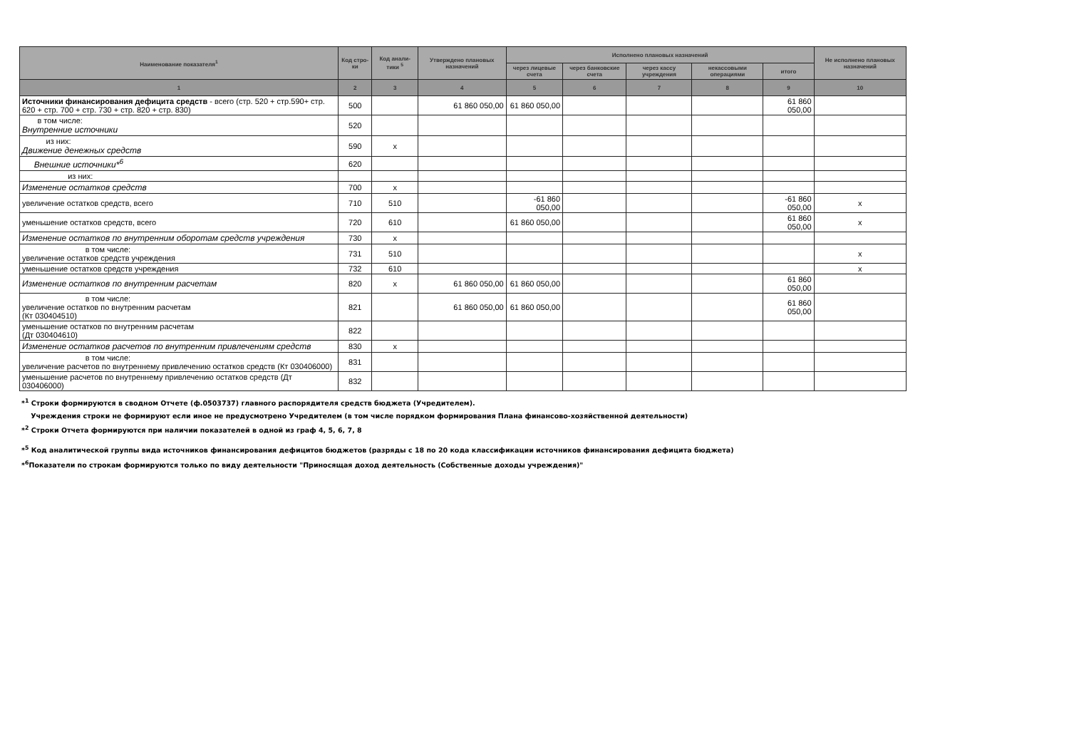| Наименование показателя<sup>1</sup> | Код стро-ки | Код анали-тики <sup>5</sup> | Утверждено плановых назначений | Исполнено плановых назначений | | | | | Не исполнено плановых назначений |
| --- | --- | --- | --- | --- | --- | --- | --- | --- | --- |
| | | | | через лицевые счета | через банковские счета | через кассу учреждения | некассовыми операциями | итого | |
| 1 | 2 | 3 | 4 | 5 | 6 | 7 | 8 | 9 | 10 |
| Источники финансирования дефицита средств - всего (стр. 520 + стр.590+ стр. 620 + стр. 700 + стр. 730 + стр. 820 + стр. 830) | 500 | | 61 860 050,00 | 61 860 050,00 | | | | 61 860 050,00 | |
| в том числе: Внутренние источники | 520 | | | | | | | | |
| из них: Движение денежных средств | 590 | x | | | | | | | |
| Внешние источники*<sup>6</sup> | 620 | | | | | | | | |
| из них: | | | | | | | | | |
| Изменение остатков средств | 700 | x | | | | | | | |
| увеличение остатков средств, всего | 710 | 510 | | -61 860 050,00 | | | | -61 860 050,00 | x |
| уменьшение остатков средств, всего | 720 | 610 | | 61 860 050,00 | | | | 61 860 050,00 | x |
| Изменение остатков по внутренним оборотам средств учреждения | 730 | x | | | | | | | |
| в том числе: увеличение остатков средств учреждения | 731 | 510 | | | | | | | x |
| уменьшение остатков средств учреждения | 732 | 610 | | | | | | | x |
| Изменение остатков по внутренним расчетам | 820 | x | 61 860 050,00 | 61 860 050,00 | | | | 61 860 050,00 | |
| в том числе: увеличение остатков по внутренним расчетам (Кт 030404510) | 821 | | 61 860 050,00 | 61 860 050,00 | | | | 61 860 050,00 | |
| уменьшение остатков по внутренним расчетам (Дт 030404610) | 822 | | | | | | | | |
| Изменение остатков расчетов по внутренним привлечениям средств | 830 | x | | | | | | | |
| в том числе: увеличение расчетов по внутреннему привлечению остатков средств (Кт 030406000) | 831 | | | | | | | | |
| уменьшение расчетов по внутреннему привлечению остатков средств (Дт 030406000) | 832 | | | | | | | | |
*<sup>1</sup> Строки формируются в сводном Отчете (ф.0503737) главного распорядителя средств бюджета (Учредителем).
Учреждения строки не формируют если иное не предусмотрено Учредителем (в том числе порядком формирования Плана финансово-хозяйственной деятельности)
*<sup>2</sup> Строки Отчета формируются при наличии показателей в одной из граф 4, 5, 6, 7, 8
*<sup>5</sup> Код аналитической группы вида источников финансирования дефицитов бюджетов (разряды с 18 по 20 кода классификации источников финансирования дефицита бюджета)
*<sup>6</sup>Показатели по строкам формируются только по виду деятельности "Приносящая доход деятельность (Собственные доходы учреждения)"